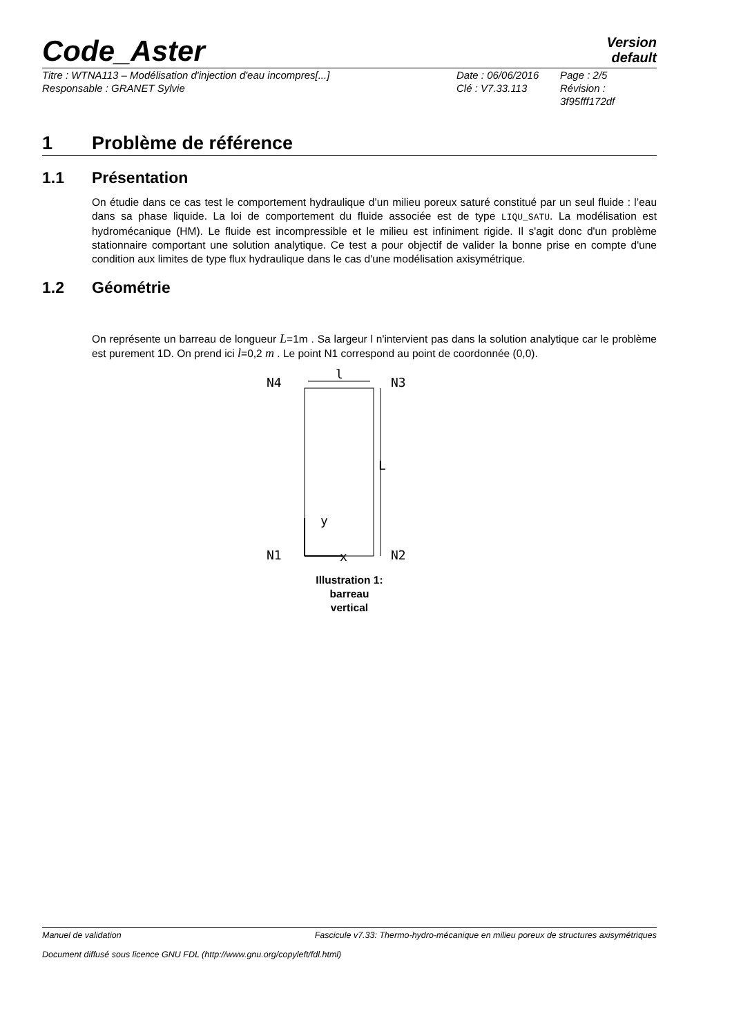Code_Aster
Version
default
Titre : WTNA113 – Modélisation d'injection d'eau incompres[...]
Date : 06/06/2016
Page : 2/5
Responsable : GRANET Sylvie
Clé : V7.33.113
Révision :
3f95fff172df
1 Problème de référence
1.1 Présentation
On étudie dans ce cas test le comportement hydraulique d’un milieu poreux saturé constitué par un seul fluide : l’eau dans sa phase liquide. La loi de comportement du fluide associée est de type LIQU_SATU. La modélisation est hydromécanique (HM). Le fluide est incompressible et le milieu est infiniment rigide. Il s'agit donc d'un problème stationnaire comportant une solution analytique. Ce test a pour objectif de valider la bonne prise en compte d'une condition aux limites de type flux hydraulique dans le cas d'une modélisation axisymétrique.
1.2 Géométrie
On représente un barreau de longueur L=1m . Sa largeur l n'intervient pas dans la solution analytique car le problème est purement 1D. On prend ici l=0,2 m . Le point N1 correspond au point de coordonnée (0,0).
N4
N3
l
N1
N2
L
y
x
Illustration 1:
barreau
vertical
Manuel de validation Fascicule v7.33: Thermo-hydro-mécanique en milieu poreux de structures axisymétriques
Document diffusé sous licence GNU FDL (http://www.gnu.org/copyleft/fdl.html)